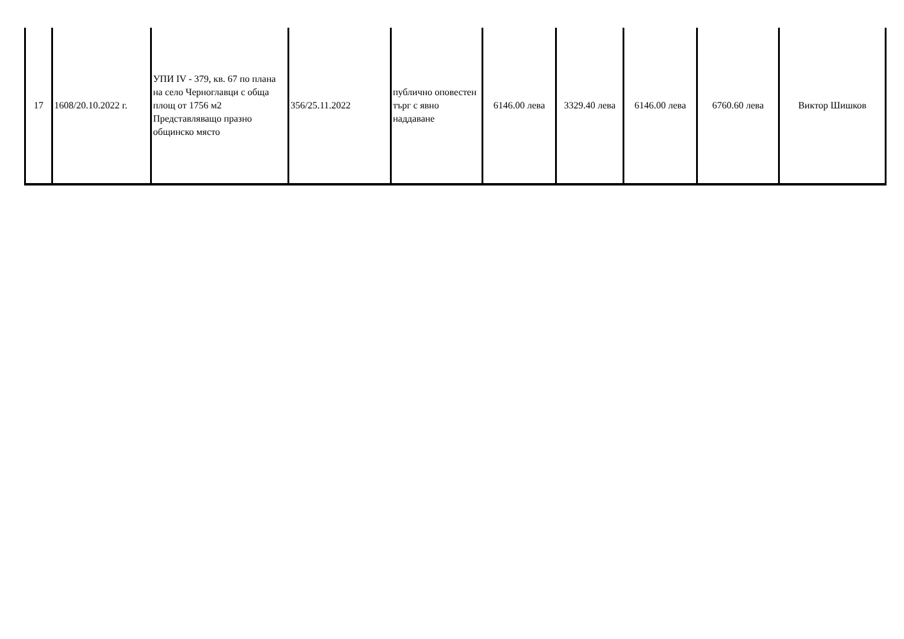| 17 | 1608/20.10.2022 г. | УПИ IV - 379, кв. 67 по плана на село Черноглавци с обща площ от 1756 м2 Представляващо празно общинско място | 356/25.11.2022 | публично оповестен търг с явно наддаване | 6146.00 лева | 3329.40 лева | 6146.00 лева | 6760.60 лева | Виктор Шишков |